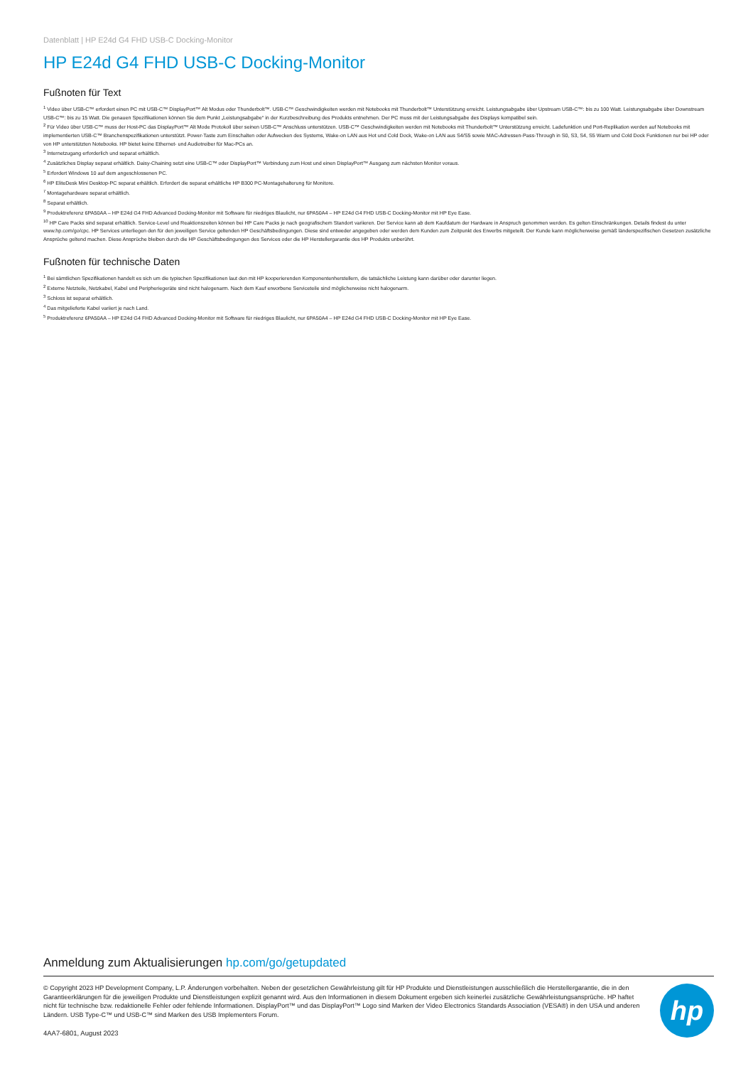Datenblatt | HP E24d G4 FHD USB-C Docking-Monitor
HP E24d G4 FHD USB-C Docking-Monitor
Fußnoten für Text
<sup>1</sup> Video über USB-C™ erfordert einen PC mit USB-C™ DisplayPort™ Alt Modus oder Thunderbolt™. USB-C™ Geschwindigkeiten werden mit Notebooks mit Thunderbolt™ Unterstützung erreicht. Leistungsabgabe über Upstream USB-C™: bis zu 100 Watt. Leistungsabgabe über Downstream USB-C™: bis zu 15 Watt. Die genauen Spezifikationen können Sie dem Punkt „Leistungsabgabe“ in der Kurzbeschreibung des Produkts entnehmen. Der PC muss mit der Leistungsabgabe des Displays kompatibel sein.
<sup>2</sup> Für Video über USB-C™ muss der Host-PC das DisplayPort™ Alt Mode Protokoll über seinen USB-C™ Anschluss unterstützen. USB-C™ Geschwindigkeiten werden mit Notebooks mit Thunderbolt™ Unterstützung erreicht. Ladefunktion und Port-Replikation werden auf Notebooks mit implementierten USB-C™ Branchenspezifikationen unterstützt. Power-Taste zum Einschalten oder Aufwecken des Systems, Wake-on LAN aus Hot und Cold Dock, Wake-on LAN aus S4/S5 sowie MAC-Adressen-Pass-Through in S0, S3, S4, S5 Warm und Cold Dock Funktionen nur bei HP oder von HP unterstützten Notebooks. HP bietet keine Ethernet- und Audiotreiber für Mac-PCs an.
<sup>3</sup> Internetzugang erforderlich und separat erhältlich.
<sup>4</sup> Zusätzliches Display separat erhältlich. Daisy-Chaining setzt eine USB-C™ oder DisplayPort™ Verbindung zum Host und einen DisplayPort™ Ausgang zum nächsten Monitor voraus.
<sup>5</sup> Erfordert Windows 10 auf dem angeschlossenen PC.
<sup>6</sup> HP EliteDesk Mini Desktop-PC separat erhältlich. Erfordert die separat erhältliche HP B300 PC-Montagehalterung für Monitore.
<sup>7</sup> Montagehardware separat erhältlich.
<sup>8</sup> Separat erhältlich.
<sup>9</sup> Produktreferenz 6PA50AA – HP E24d G4 FHD Advanced Docking-Monitor mit Software für niedriges Blaulicht, nur 6PA50A4 – HP E24d G4 FHD USB-C Docking-Monitor mit HP Eye Ease.
<sup>10</sup> HP Care Packs sind separat erhältlich. Service-Level und Reaktionszeiten können bei HP Care Packs je nach geografischem Standort variieren. Der Service kann ab dem Kaufdatum der Hardware in Anspruch genommen werden. Es gelten Einschränkungen. Details findest du unter www.hp.com/go/cpc. HP Services unterliegen den für den jeweiligen Service geltenden HP Geschäftsbedingungen. Diese sind entweder angegeben oder werden dem Kunden zum Zeitpunkt des Erwerbs mitgeteilt. Der Kunde kann möglicherweise gemäß länderspezifischen Gesetzen zusätzliche Ansprüche geltend machen. Diese Ansprüche bleiben durch die HP Geschäftsbedingungen des Services oder die HP Herstellergarantie des HP Produkts unberührt.
Fußnoten für technische Daten
<sup>1</sup> Bei sämtlichen Spezifikationen handelt es sich um die typischen Spezifikationen laut den mit HP kooperierenden Komponentenherstellern, die tatsächliche Leistung kann darüber oder darunter liegen.
<sup>2</sup> Externe Netzteile, Netzkabel, Kabel und Peripheriegeräte sind nicht halogenarm. Nach dem Kauf erworbene Serviceteile sind möglicherweise nicht halogenarm.
<sup>3</sup> Schloss ist separat erhältlich.
<sup>4</sup> Das mitgelieferte Kabel variiert je nach Land.
<sup>5</sup> Produktreferenz 6PA50AA – HP E24d G4 FHD Advanced Docking-Monitor mit Software für niedriges Blaulicht, nur 6PA50A4 – HP E24d G4 FHD USB-C Docking-Monitor mit HP Eye Ease.
Anmeldung zum Aktualisierungen hp.com/go/getupdated
© Copyright 2023 HP Development Company, L.P. Änderungen vorbehalten. Neben der gesetzlichen Gewährleistung gilt für HP Produkte und Dienstleistungen ausschließlich die Herstellergarantie, die in den Garantieerklärungen für die jeweiligen Produkte und Dienstleistungen explizit genannt wird. Aus den Informationen in diesem Dokument ergeben sich keinerlei zusätzliche Gewährleistungsansprüche. HP haftet nicht für technische bzw. redaktionelle Fehler oder fehlende Informationen. DisplayPort™ und das DisplayPort™ Logo sind Marken der Video Electronics Standards Association (VESA®) in den USA und anderen Ländern. USB Type-C™ und USB-C™ sind Marken des USB Implementers Forum.
4AA7-6801, August 2023
hp